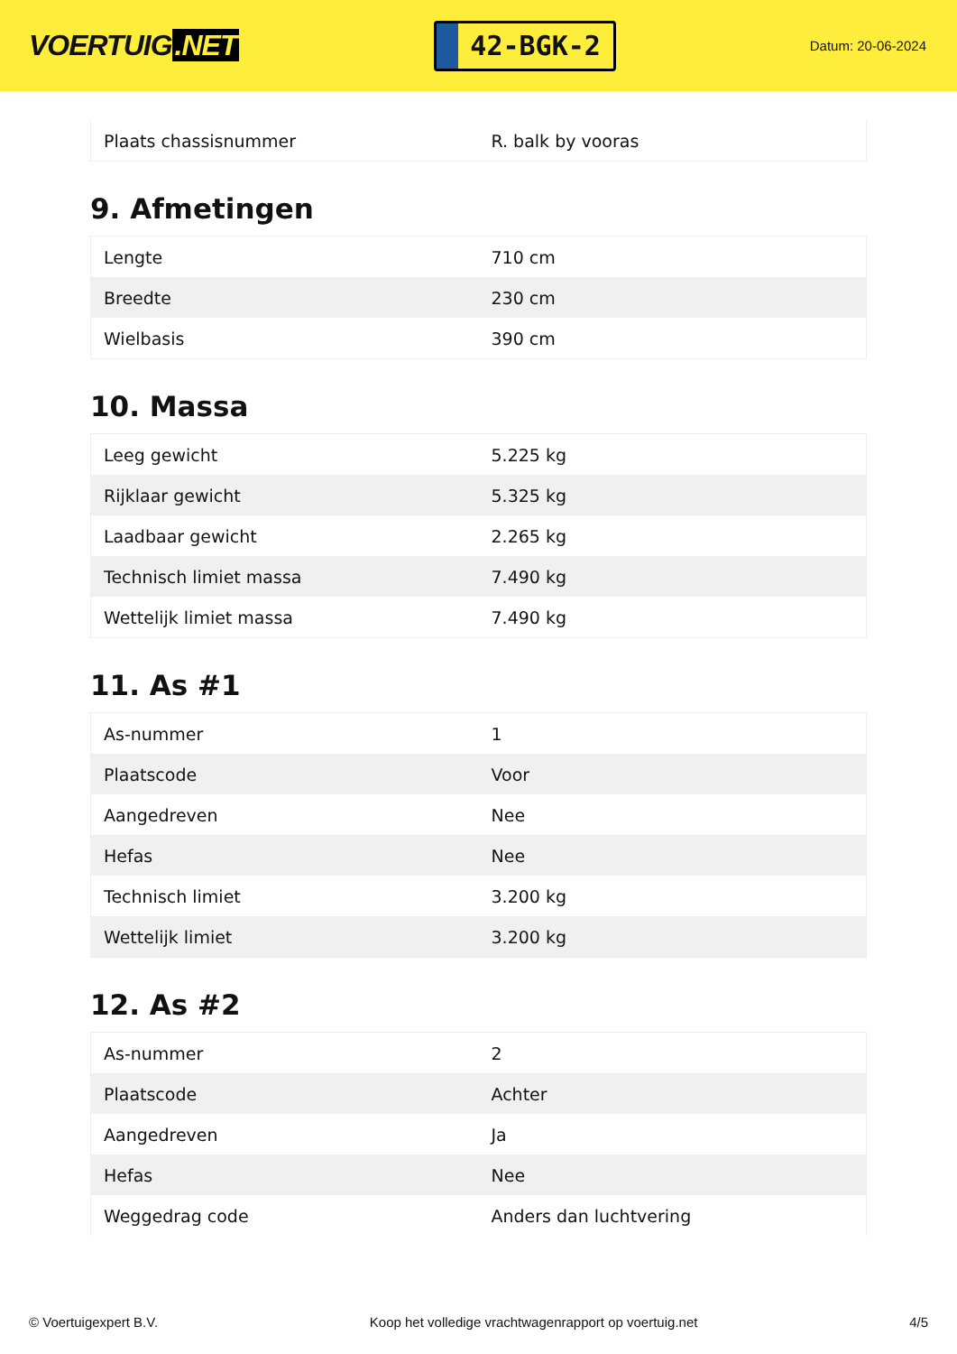VOERTUIG.NET
42-BGK-2
Datum: 20-06-2024
| Plaats chassisnummer | R. balk by vooras |
9. Afmetingen
| Lengte | 710 cm |
| Breedte | 230 cm |
| Wielbasis | 390 cm |
10. Massa
| Leeg gewicht | 5.225 kg |
| Rijklaar gewicht | 5.325 kg |
| Laadbaar gewicht | 2.265 kg |
| Technisch limiet massa | 7.490 kg |
| Wettelijk limiet massa | 7.490 kg |
11. As #1
| As-nummer | 1 |
| Plaatscode | Voor |
| Aangedreven | Nee |
| Hefas | Nee |
| Technisch limiet | 3.200 kg |
| Wettelijk limiet | 3.200 kg |
12. As #2
| As-nummer | 2 |
| Plaatscode | Achter |
| Aangedreven | Ja |
| Hefas | Nee |
| Weggedrag code | Anders dan luchtvering |
© Voertuigexpert B.V. Koop het volledige vrachtwagenrapport op voertuig.net 4/5